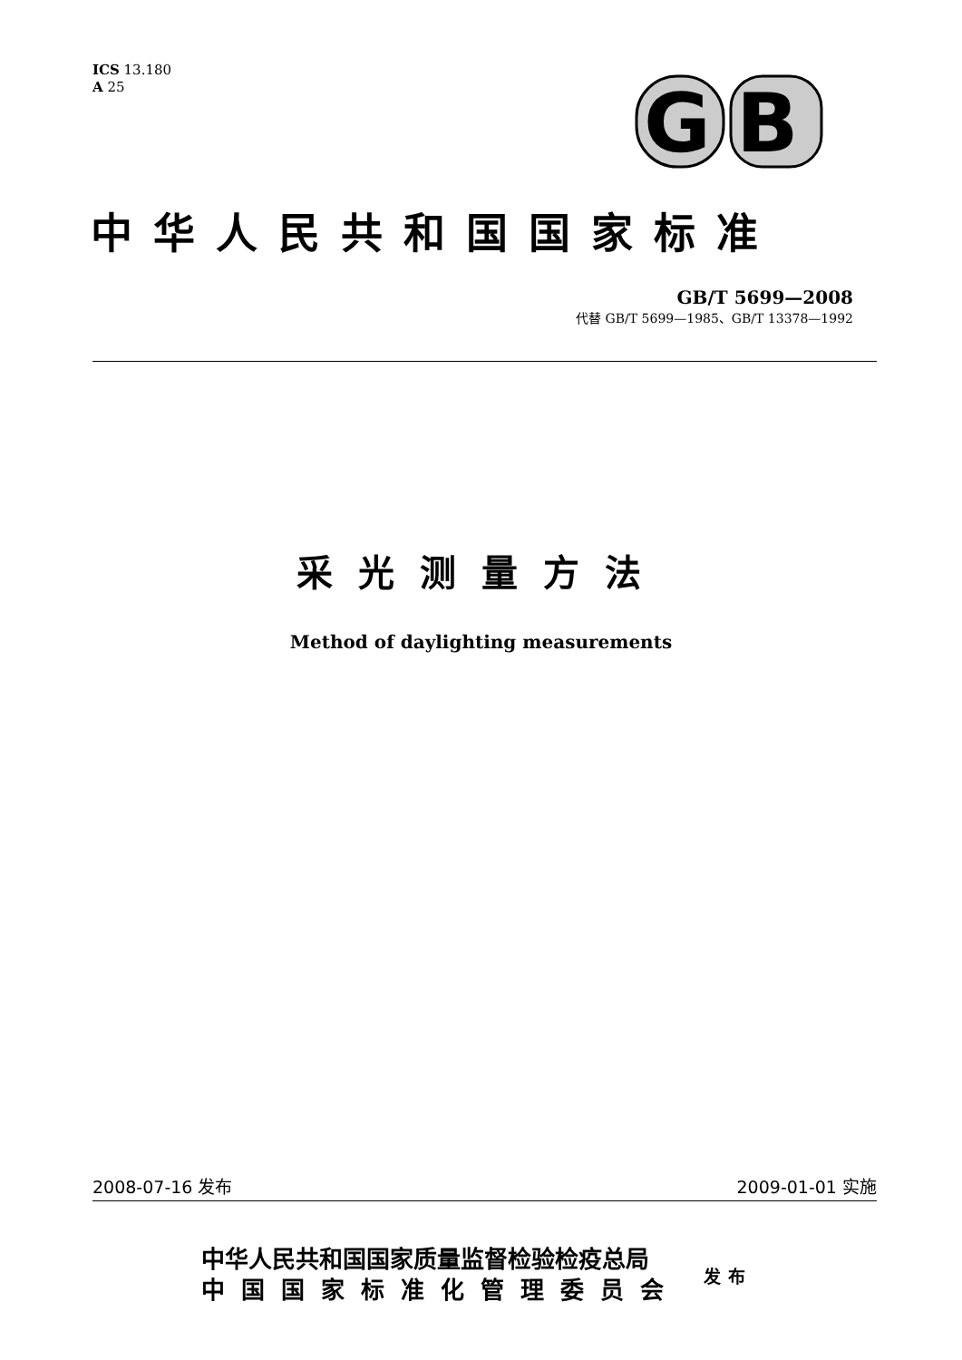ICS 13.180
A 25
G
B
中华人民共和国国家标准
GB/T 5699—2008
代替 GB/T 5699—1985、GB/T 13378—1992
采光测量方法
Method of daylighting measurements
2008-07-16 发布 2009-01-01 实施
中华人民共和国国家质量监督检验检疫总局
中国国家标准化管理委员会
发布